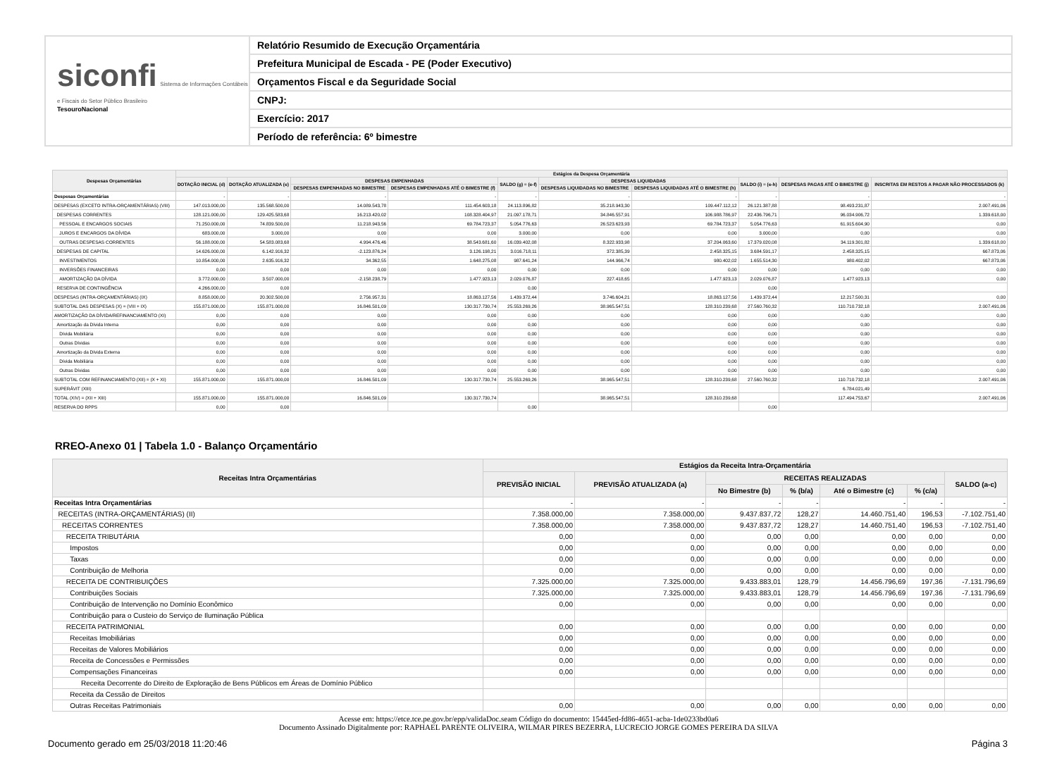siconfi Sistema de Informações Contábeis e Fiscais do Setor Público Brasileiro
TesouroNacional
Relatório Resumido de Execução Orçamentária
Prefeitura Municipal de Escada - PE (Poder Executivo)
Orçamentos Fiscal e da Seguridade Social
CNPJ:
Exercício: 2017
Período de referência: 6º bimestre
| Despesas Orçamentárias | Estágios da Despesa Orçamentária | | | | | | | | | |
| --- | --- | --- | --- | --- | --- | --- | --- | --- | --- | --- |
| | DOTAÇÃO INICIAL (d) | DOTAÇÃO ATUALIZADA (e) | DESPESAS EMPENHADAS | | SALDO (g) = (e-f) | DESPESAS LIQUIDADAS | | SALDO (i) = (e-h) | DESPESAS PAGAS ATÉ O BIMESTRE (j) | INSCRITAS EM RESTOS A PAGAR NÃO PROCESSADOS (k) |
| | | | DESPESAS EMPENHADAS NO BIMESTRE | DESPESAS EMPENHADAS ATÉ O BIMESTRE (f) | | DESPESAS LIQUIDADAS NO BIMESTRE | DESPESAS LIQUIDADAS ATÉ O BIMESTRE (h) | | | |
| Despesas Orçamentárias | - | - | - | - | - | - | - | - | - | - |
| DESPESAS (EXCETO INTRA-ORÇAMENTÁRIAS) (VIII) | 147.013.000,00 | 135.568.500,00 | 14.089.543,78 | 111.454.603,18 | 24.113.896,82 | 35.218.943,30 | 109.447.112,12 | 26.121.387,88 | 98.493.231,87 | 2.007.491,06 |
| DESPESAS CORRENTES | 128.121.000,00 | 129.425.583,68 | 16.213.420,02 | 108.328.404,97 | 21.097.178,71 | 34.846.557,91 | 106.988.786,97 | 22.436.796,71 | 96.034.906,72 | 1.339.618,00 |
| PESSOAL E ENCARGOS SOCIAIS | 71.250.000,00 | 74.839.500,00 | 11.218.943,56 | 69.784.723,37 | 5.054.776,63 | 26.523.623,93 | 69.784.723,37 | 5.054.776,63 | 61.915.604,90 | 0,00 |
| JUROS E ENCARGOS DA DÍVIDA | 683.000,00 | 3.000,00 | 0,00 | 0,00 | 3.000,00 | 0,00 | 0,00 | 3.000,00 | 0,00 | 0,00 |
| OUTRAS DESPESAS CORRENTES | 56.188.000,00 | 54.583.083,68 | 4.994.476,46 | 38.543.681,60 | 16.039.402,08 | 8.322.933,98 | 37.204.063,60 | 17.379.020,08 | 34.119.301,82 | 1.339.618,00 |
| DESPESAS DE CAPITAL | 14.626.000,00 | 6.142.916,32 | -2.123.876,24 | 3.126.198,21 | 3.016.718,11 | 372.385,39 | 2.458.325,15 | 3.684.591,17 | 2.458.325,15 | 667.873,06 |
| INVESTIMENTOS | 10.854.000,00 | 2.635.916,32 | 34.362,55 | 1.648.275,08 | 987.641,24 | 144.966,74 | 980.402,02 | 1.655.514,30 | 980.402,02 | 667.873,06 |
| INVERSÕES FINANCEIRAS | 0,00 | 0,00 | 0,00 | 0,00 | 0,00 | 0,00 | 0,00 | 0,00 | 0,00 | 0,00 |
| AMORTIZAÇÃO DA DÍVIDA | 3.772.000,00 | 3.507.000,00 | -2.158.238,79 | 1.477.923,13 | 2.029.076,87 | 227.418,65 | 1.477.923,13 | 2.029.076,87 | 1.477.923,13 | 0,00 |
| RESERVA DE CONTINGÊNCIA | 4.266.000,00 | 0,00 | | | 0,00 | | | 0,00 | | |
| DESPESAS (INTRA-ORÇAMENTÁRIAS) (IX) | 8.858.000,00 | 20.302.500,00 | 2.756.957,31 | 18.863.127,56 | 1.439.372,44 | 3.746.604,21 | 18.863.127,56 | 1.439.372,44 | 12.217.500,31 | 0,00 |
| SUBTOTAL DAS DESPESAS (X) = (VIII + IX) | 155.871.000,00 | 155.871.000,00 | 16.846.501,09 | 130.317.730,74 | 25.553.269,26 | 38.965.547,51 | 128.310.239,68 | 27.560.760,32 | 110.710.732,18 | 2.007.491,06 |
| AMORTIZAÇÃO DA DÍVIDA/REFINANCIAMENTO (XI) | 0,00 | 0,00 | 0,00 | 0,00 | 0,00 | 0,00 | 0,00 | 0,00 | 0,00 | 0,00 |
| Amortização da Dívida Interna | 0,00 | 0,00 | 0,00 | 0,00 | 0,00 | 0,00 | 0,00 | 0,00 | 0,00 | 0,00 |
| Dívida Mobiliária | 0,00 | 0,00 | 0,00 | 0,00 | 0,00 | 0,00 | 0,00 | 0,00 | 0,00 | 0,00 |
| Outras Dívidas | 0,00 | 0,00 | 0,00 | 0,00 | 0,00 | 0,00 | 0,00 | 0,00 | 0,00 | 0,00 |
| Amortização da Dívida Externa | 0,00 | 0,00 | 0,00 | 0,00 | 0,00 | 0,00 | 0,00 | 0,00 | 0,00 | 0,00 |
| Dívida Mobiliária | 0,00 | 0,00 | 0,00 | 0,00 | 0,00 | 0,00 | 0,00 | 0,00 | 0,00 | 0,00 |
| Outras Dívidas | 0,00 | 0,00 | 0,00 | 0,00 | 0,00 | 0,00 | 0,00 | 0,00 | 0,00 | 0,00 |
| SUBTOTAL COM REFINANCIAMENTO (XII) = (X + XI) | 155.871.000,00 | 155.871.000,00 | 16.846.501,09 | 130.317.730,74 | 25.553.269,26 | 38.965.547,51 | 128.310.239,68 | 27.560.760,32 | 110.710.732,18 | 2.007.491,06 |
| SUPERÁVIT (XIII) | | | | | | | | | 6.784.021,49 | |
| TOTAL (XIV) = (XII + XIII) | 155.871.000,00 | 155.871.000,00 | 16.846.501,09 | 130.317.730,74 | | 38.965.547,51 | 128.310.239,68 | | 117.494.753,67 | 2.007.491,06 |
| RESERVA DO RPPS | 0,00 | 0,00 | | | 0,00 | | | 0,00 | | |
RREO-Anexo 01 | Tabela 1.0 - Balanço Orçamentário
| Receitas Intra Orçamentárias | Estágios da Receita Intra-Orçamentária | | | | | | |
| --- | --- | --- | --- | --- | --- | --- | --- |
| | PREVISÃO INICIAL | PREVISÃO ATUALIZADA (a) | RECEITAS REALIZADAS | | | | SALDO (a-c) |
| | | | No Bimestre (b) | % (b/a) | Até o Bimestre (c) | % (c/a) | |
| Receitas Intra Orçamentárias | - | - | - | - | - | - | - |
| RECEITAS (INTRA-ORÇAMENTÁRIAS) (II) | 7.358.000,00 | 7.358.000,00 | 9.437.837,72 | 128,27 | 14.460.751,40 | 196,53 | -7.102.751,40 |
| RECEITAS CORRENTES | 7.358.000,00 | 7.358.000,00 | 9.437.837,72 | 128,27 | 14.460.751,40 | 196,53 | -7.102.751,40 |
| RECEITA TRIBUTÁRIA | 0,00 | 0,00 | 0,00 | 0,00 | 0,00 | 0,00 | 0,00 |
| Impostos | 0,00 | 0,00 | 0,00 | 0,00 | 0,00 | 0,00 | 0,00 |
| Taxas | 0,00 | 0,00 | 0,00 | 0,00 | 0,00 | 0,00 | 0,00 |
| Contribuição de Melhoria | 0,00 | 0,00 | 0,00 | 0,00 | 0,00 | 0,00 | 0,00 |
| RECEITA DE CONTRIBUIÇÕES | 7.325.000,00 | 7.325.000,00 | 9.433.883,01 | 128,79 | 14.456.796,69 | 197,36 | -7.131.796,69 |
| Contribuições Sociais | 7.325.000,00 | 7.325.000,00 | 9.433.883,01 | 128,79 | 14.456.796,69 | 197,36 | -7.131.796,69 |
| Contribuição de Intervenção no Domínio Econômico | 0,00 | 0,00 | 0,00 | 0,00 | 0,00 | 0,00 | 0,00 |
| Contribuição para o Custeio do Serviço de Iluminação Pública | | | | | | | |
| RECEITA PATRIMONIAL | 0,00 | 0,00 | 0,00 | 0,00 | 0,00 | 0,00 | 0,00 |
| Receitas Imobiliárias | 0,00 | 0,00 | 0,00 | 0,00 | 0,00 | 0,00 | 0,00 |
| Receitas de Valores Mobiliários | 0,00 | 0,00 | 0,00 | 0,00 | 0,00 | 0,00 | 0,00 |
| Receita de Concessões e Permissões | 0,00 | 0,00 | 0,00 | 0,00 | 0,00 | 0,00 | 0,00 |
| Compensações Financeiras | 0,00 | 0,00 | 0,00 | 0,00 | 0,00 | 0,00 | 0,00 |
| Receita Decorrente do Direito de Exploração de Bens Públicos em Áreas de Domínio Público | | | | | | | |
| Receita da Cessão de Direitos | | | | | | | |
| Outras Receitas Patrimoniais | 0,00 | 0,00 | 0,00 | 0,00 | 0,00 | 0,00 | 0,00 |
Acesse em: https://etce.tce.pe.gov.br/epp/validaDoc.seam Código do documento: 15445ed-fd86-4651-acba-1de0233bd0a6
Documento Assinado Digitalmente por: RAPHAEL PARENTE OLIVEIRA, WILMAR PIRES BEZERRA, LUCRECIO JORGE GOMES PEREIRA DA SILVA
Documento gerado em 25/03/2018 11:20:46 Página 3